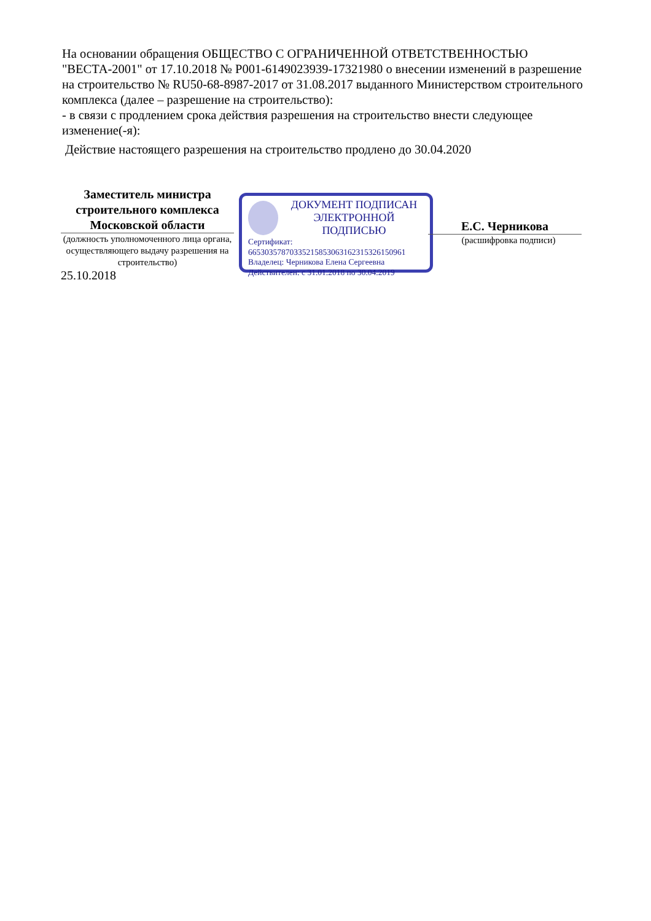На основании обращения ОБЩЕСТВО С ОГРАНИЧЕННОЙ ОТВЕТСТВЕННОСТЬЮ "ВЕСТА-2001" от 17.10.2018 № Р001-6149023939-17321980 о внесении изменений в разрешение на строительство № RU50-68-8987-2017 от 31.08.2017 выданного Министерством строительного комплекса (далее – разрешение на строительство):
- в связи с продлением срока действия разрешения на строительство внести следующее изменение(-я):
Действие настоящего разрешения на строительство продлено до 30.04.2020
Заместитель министра строительного комплекса Московской области
(должность уполномоченного лица органа, осуществляющего выдачу разрешения на строительство)
25.10.2018
ДОКУМЕНТ ПОДПИСАН
ЭЛЕКТРОННОЙ ПОДПИСЬЮ
Сертификат:
66530357870335215853063162315326150961
Владелец: Черникова Елена Сергеевна
Действителен: с 31.01.2018 по 30.04.2019
Е.С. Черникова
(расшифровка подписи)